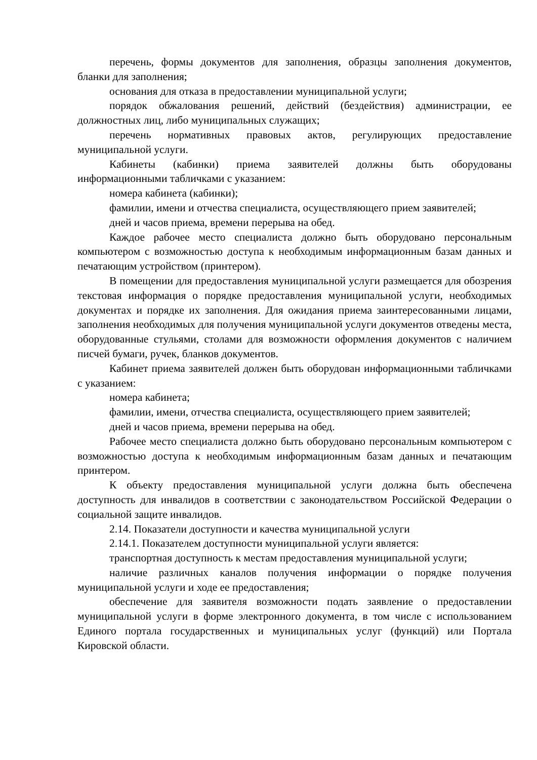перечень, формы документов для заполнения, образцы заполнения документов, бланки для заполнения;
основания для отказа в предоставлении муниципальной услуги;
порядок обжалования решений, действий (бездействия) администрации, ее должностных лиц, либо муниципальных служащих;
перечень нормативных правовых актов, регулирующих предоставление муниципальной услуги.
Кабинеты (кабинки) приема заявителей должны быть оборудованы информационными табличками с указанием:
номера кабинета (кабинки);
фамилии, имени и отчества специалиста, осуществляющего прием заявителей;
дней и часов приема, времени перерыва на обед.
Каждое рабочее место специалиста должно быть оборудовано персональным компьютером с возможностью доступа к необходимым информационным базам данных и печатающим устройством (принтером).
В помещении для предоставления муниципальной услуги размещается для обозрения текстовая информация о порядке предоставления муниципальной услуги, необходимых документах и порядке их заполнения. Для ожидания приема заинтересованными лицами, заполнения необходимых для получения муниципальной услуги документов отведены места, оборудованные стульями, столами для возможности оформления документов с наличием писчей бумаги, ручек, бланков документов.
Кабинет приема заявителей должен быть оборудован информационными табличками с указанием:
номера кабинета;
фамилии, имени, отчества специалиста, осуществляющего прием заявителей;
дней и часов приема, времени перерыва на обед.
Рабочее место специалиста должно быть оборудовано персональным компьютером с возможностью доступа к необходимым информационным базам данных и печатающим принтером.
К объекту предоставления муниципальной услуги должна быть обеспечена доступность для инвалидов в соответствии с законодательством Российской Федерации о социальной защите инвалидов.
2.14. Показатели доступности и качества муниципальной услуги
2.14.1. Показателем доступности муниципальной услуги является:
транспортная доступность к местам предоставления муниципальной услуги;
наличие различных каналов получения информации о порядке получения муниципальной услуги и ходе ее предоставления;
обеспечение для заявителя возможности подать заявление о предоставлении муниципальной услуги в форме электронного документа, в том числе с использованием Единого портала государственных и муниципальных услуг (функций) или Портала Кировской области.